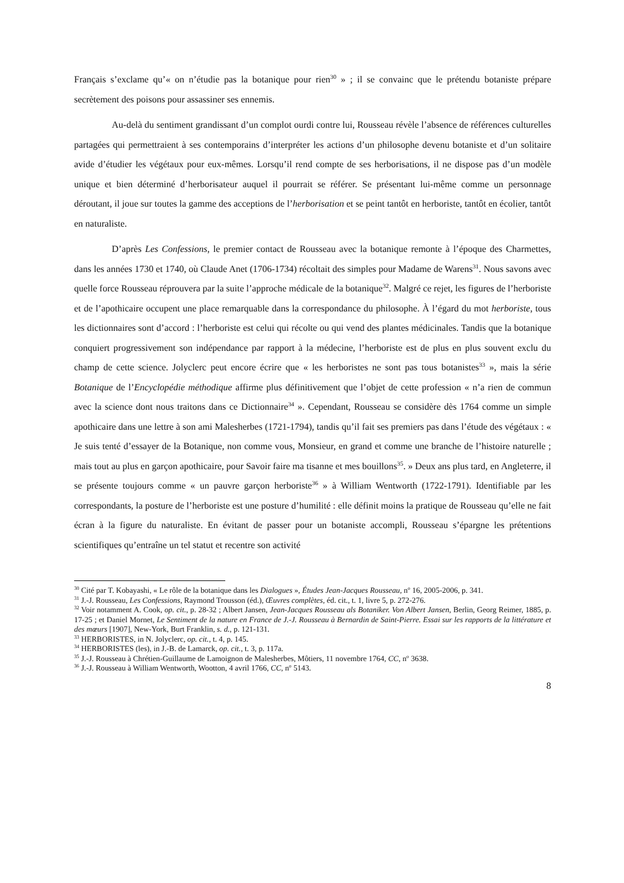Français s’exclame qu’« on n’étudie pas la botanique pour rien<sup>30</sup> » ; il se convainc que le prétendu botaniste prépare secrètement des poisons pour assassiner ses ennemis.
Au-delà du sentiment grandissant d’un complot ourdi contre lui, Rousseau révèle l’absence de références culturelles partagées qui permettraient à ses contemporains d’interpréter les actions d’un philosophe devenu botaniste et d’un solitaire avide d’étudier les végétaux pour eux-mêmes. Lorsqu’il rend compte de ses herborisations, il ne dispose pas d’un modèle unique et bien déterminé d’herborisateur auquel il pourrait se référer. Se présentant lui-même comme un personnage déroutant, il joue sur toutes la gamme des acceptions de l’herborisation et se peint tantôt en herboriste, tantôt en écolier, tantôt en naturaliste.
D’après Les Confessions, le premier contact de Rousseau avec la botanique remonte à l’époque des Charmettes, dans les années 1730 et 1740, où Claude Anet (1706-1734) récoltait des simples pour Madame de Warens<sup>31</sup>. Nous savons avec quelle force Rousseau réprouvera par la suite l’approche médicale de la botanique<sup>32</sup>. Malgré ce rejet, les figures de l’herboriste et de l’apothicaire occupent une place remarquable dans la correspondance du philosophe. À l’égard du mot herboriste, tous les dictionnaires sont d’accord : l’herboriste est celui qui récolte ou qui vend des plantes médicinales. Tandis que la botanique conquiert progressivement son indépendance par rapport à la médecine, l’herboriste est de plus en plus souvent exclu du champ de cette science. Jolyclerc peut encore écrire que « les herboristes ne sont pas tous botanistes<sup>33</sup> », mais la série Botanique de l’Encyclopédie méthodique affirme plus définitivement que l’objet de cette profession « n’a rien de commun avec la science dont nous traitons dans ce Dictionnaire<sup>34</sup> ». Cependant, Rousseau se considère dès 1764 comme un simple apothicaire dans une lettre à son ami Malesherbes (1721-1794), tandis qu’il fait ses premiers pas dans l’étude des végétaux : « Je suis tenté d’essayer de la Botanique, non comme vous, Monsieur, en grand et comme une branche de l’histoire naturelle ; mais tout au plus en garçon apothicaire, pour Savoir faire ma tisanne et mes bouillons<sup>35</sup>. » Deux ans plus tard, en Angleterre, il se présente toujours comme « un pauvre garçon herboriste<sup>36</sup> » à William Wentworth (1722-1791). Identifiable par les correspondants, la posture de l’herboriste est une posture d’humilité : elle définit moins la pratique de Rousseau qu’elle ne fait écran à la figure du naturaliste. En évitant de passer pour un botaniste accompli, Rousseau s’épargne les prétentions scientifiques qu’entraîne un tel statut et recentre son activité
<sup>30</sup> Cité par T. Kobayashi, « Le rôle de la botanique dans les Dialogues », Études Jean-Jacques Rousseau, n<sup>o</sup> 16, 2005-2006, p. 341.
<sup>31</sup> J.-J. Rousseau, Les Confessions, Raymond Trousson (éd.), Œuvres complètes, éd. cit., t. 1, livre 5, p. 272-276.
<sup>32</sup> Voir notamment A. Cook, op. cit., p. 28-32 ; Albert Jansen, Jean-Jacques Rousseau als Botaniker. Von Albert Jansen, Berlin, Georg Reimer, 1885, p. 17-25 ; et Daniel Mornet, Le Sentiment de la nature en France de J.-J. Rousseau à Bernardin de Saint-Pierre. Essai sur les rapports de la littérature et des mœurs [1907], New-York, Burt Franklin, s. d., p. 121-131.
<sup>33</sup> HERBORISTES, in N. Jolyclerc, op. cit., t. 4, p. 145.
<sup>34</sup> HERBORISTES (les), in J.-B. de Lamarck, op. cit., t. 3, p. 117a.
<sup>35</sup> J.-J. Rousseau à Chrétien-Guillaume de Lamoignon de Malesherbes, Môtiers, 11 novembre 1764, CC, n<sup>o</sup> 3638.
<sup>36</sup> J.-J. Rousseau à William Wentworth, Wootton, 4 avril 1766, CC, n<sup>o</sup> 5143.
8